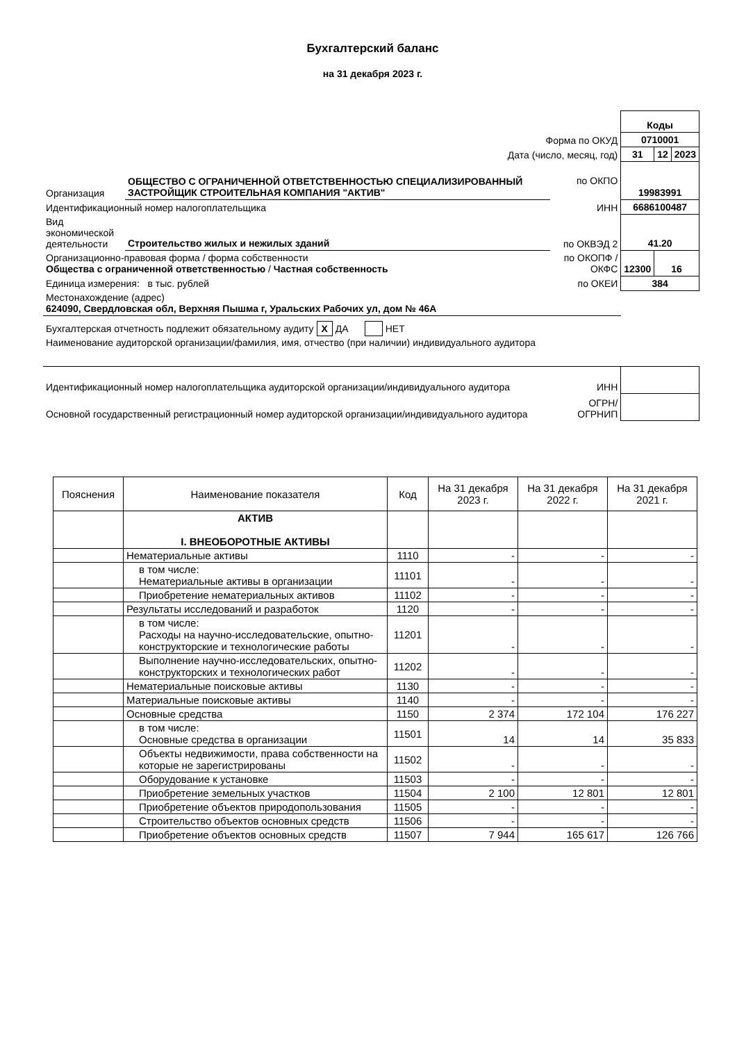Бухгалтерский баланс
на 31 декабря 2023 г.
| | | | Коды | | |
| Форма по ОКУД | | | 0710001 | | |
| Дата (число, месяц, год) | | | 31 | 12 | 2023 |
| Организация | ОБЩЕСТВО С ОГРАНИЧЕННОЙ ОТВЕТСТВЕННОСТЬЮ СПЕЦИАЛИЗИРОВАННЫЙ ЗАСТРОЙЩИК СТРОИТЕЛЬНАЯ КОМПАНИЯ "АКТИВ" | по ОКПО | 19983991 | | |
| Идентификационный номер налогоплательщика | | ИНН | 6686100487 | | |
| Вид экономической деятельности | Строительство жилых и нежилых зданий | по ОКВЭД 2 | 41.20 | | |
| Организационно-правовая форма / форма собственности Общества с ограниченной ответственностью / Частная собственность | | по ОКОПФ / ОКФС | 12300 | 16 | |
| Единица измерения: в тыс. рублей | | по ОКЕИ | 384 | | |
| Местонахождение (адрес) 624090, Свердловская обл, Верхняя Пышма г, Уральских Рабочих ул, дом № 46А | | | | | |
| Бухгалтерская отчетность подлежит обязательному аудиту X ДА НЕТ | | | | | |
| Наименование аудиторской организации/фамилия, имя, отчество (при наличии) индивидуального аудитора | | | | | |
| Идентификационный номер налогоплательщика аудиторской организации/индивидуального аудитора | | ИНН | | | |
| Основной государственный регистрационный номер аудиторской организации/индивидуального аудитора | | ОГРН/ ОГРНИП | | | |
| Пояснения | Наименование показателя | Код | На 31 декабря 2023 г. | На 31 декабря 2022 г. | На 31 декабря 2021 г. |
| --- | --- | --- | --- | --- | --- |
| | АКТИВ I. ВНЕОБОРОТНЫЕ АКТИВЫ | | | | |
| | Нематериальные активы | 1110 | - | - | - |
| | в том числе: Нематериальные активы в организации | 11101 | - | - | - |
| | Приобретение нематериальных активов | 11102 | - | - | - |
| | Результаты исследований и разработок | 1120 | - | - | - |
| | в том числе: Расходы на научно-исследовательские, опытно-конструкторские и технологические работы | 11201 | - | - | - |
| | Выполнение научно-исследовательских, опытно-конструкторских и технологических работ | 11202 | - | - | - |
| | Нематериальные поисковые активы | 1130 | - | - | - |
| | Материальные поисковые активы | 1140 | - | - | - |
| | Основные средства | 1150 | 2 374 | 172 104 | 176 227 |
| | в том числе: Основные средства в организации | 11501 | 14 | 14 | 35 833 |
| | Объекты недвижимости, права собственности на которые не зарегистрированы | 11502 | - | - | - |
| | Оборудование к установке | 11503 | - | - | - |
| | Приобретение земельных участков | 11504 | 2 100 | 12 801 | 12 801 |
| | Приобретение объектов природопользования | 11505 | - | - | - |
| | Строительство объектов основных средств | 11506 | - | - | - |
| | Приобретение объектов основных средств | 11507 | 7 944 | 165 617 | 126 766 |